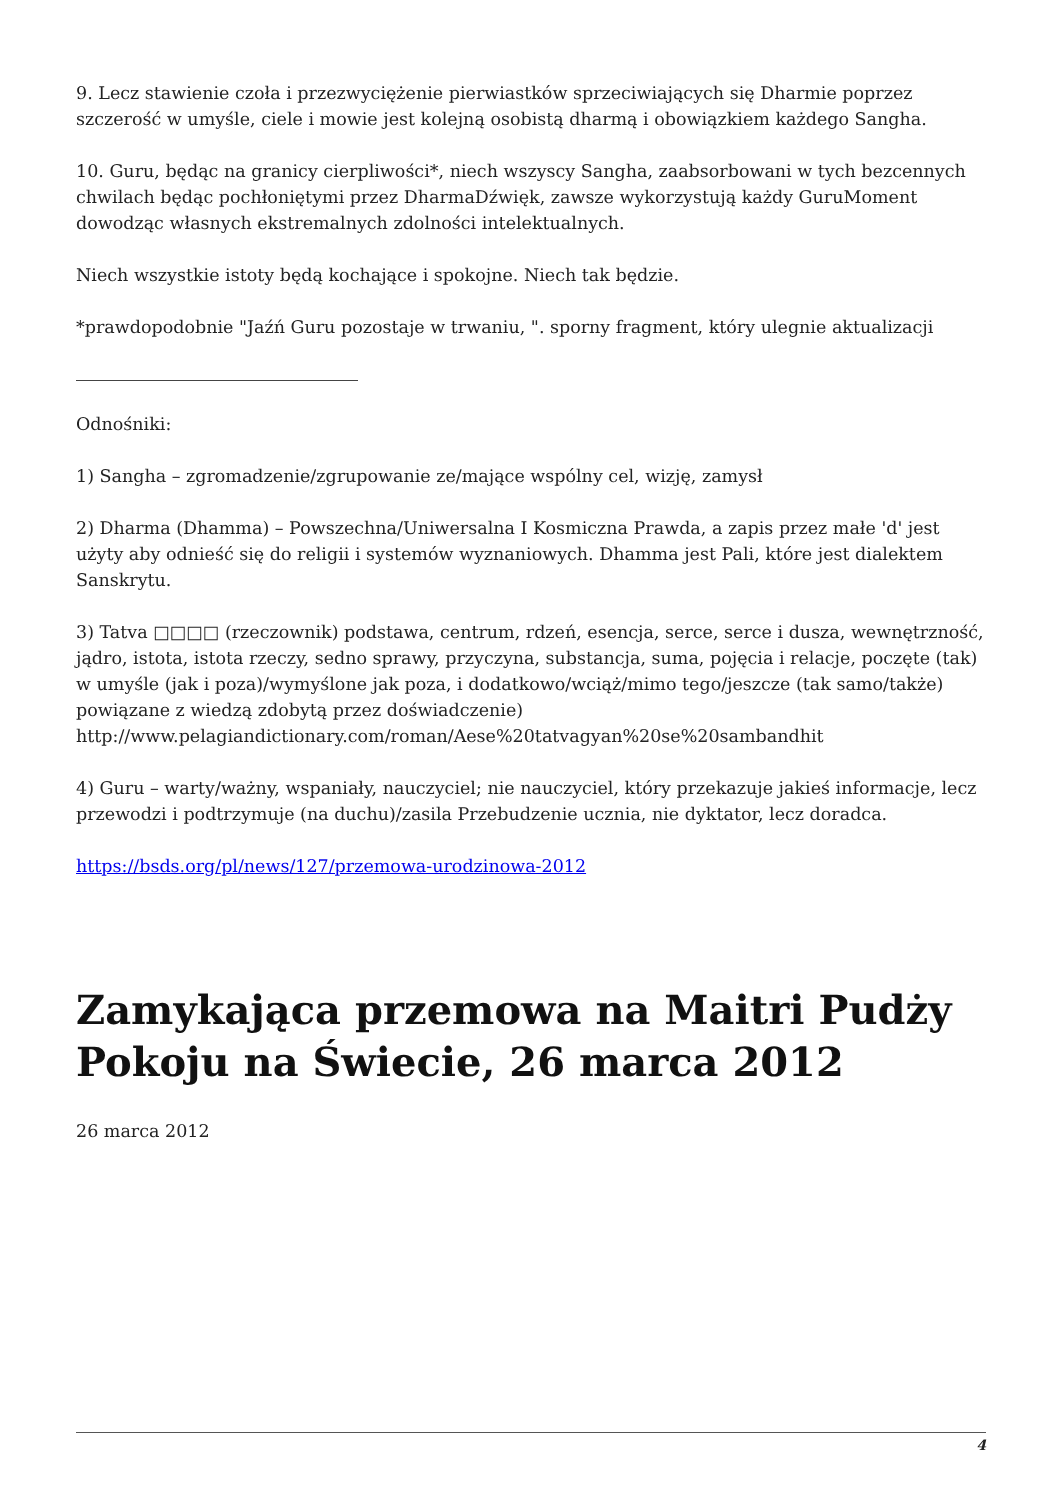9. Lecz stawienie czoła i przezwyciężenie pierwiastków sprzeciwiających się Dharmie poprzez szczerość w umyśle, ciele i mowie jest kolejną osobistą dharmą i obowiązkiem każdego Sangha.
10. Guru, będąc na granicy cierpliwości*, niech wszyscy Sangha, zaabsorbowani w tych bezcennych chwilach będąc pochłoniętymi przez DharmaDźwięk, zawsze wykorzystują każdy GuruMoment dowodząc własnych ekstremalnych zdolności intelektualnych.
Niech wszystkie istoty będą kochające i spokojne. Niech tak będzie.
*prawdopodobnie "Jaźń Guru pozostaje w trwaniu, ". sporny fragment, który ulegnie aktualizacji
Odnośniki:
1) Sangha – zgromadzenie/zgrupowanie ze/mające wspólny cel, wizję, zamysł
2) Dharma (Dhamma) – Powszechna/Uniwersalna I Kosmiczna Prawda, a zapis przez małe 'd' jest użyty aby odnieść się do religii i systemów wyznaniowych. Dhamma jest Pali, które jest dialektem Sanskrytu.
3) Tatva □□□□ (rzeczownik) podstawa, centrum, rdzeń, esencja, serce, serce i dusza, wewnętrzność, jądro, istota, istota rzeczy, sedno sprawy, przyczyna, substancja, suma, pojęcia i relacje, poczęte (tak) w umyśle (jak i poza)/wymyślone jak poza, i dodatkowo/wciąż/mimo tego/jeszcze (tak samo/także) powiązane z wiedzą zdobytą przez doświadczenie) http://www.pelagiandictionary.com/roman/Aese%20tatvagyan%20se%20sambandhit
4) Guru – warty/ważny, wspaniały, nauczyciel; nie nauczyciel, który przekazuje jakieś informacje, lecz przewodzi i podtrzymuje (na duchu)/zasila Przebudzenie ucznia, nie dyktator, lecz doradca.
https://bsds.org/pl/news/127/przemowa-urodzinowa-2012
Zamykająca przemowa na Maitri Pudży Pokoju na Świecie, 26 marca 2012
26 marca 2012
4